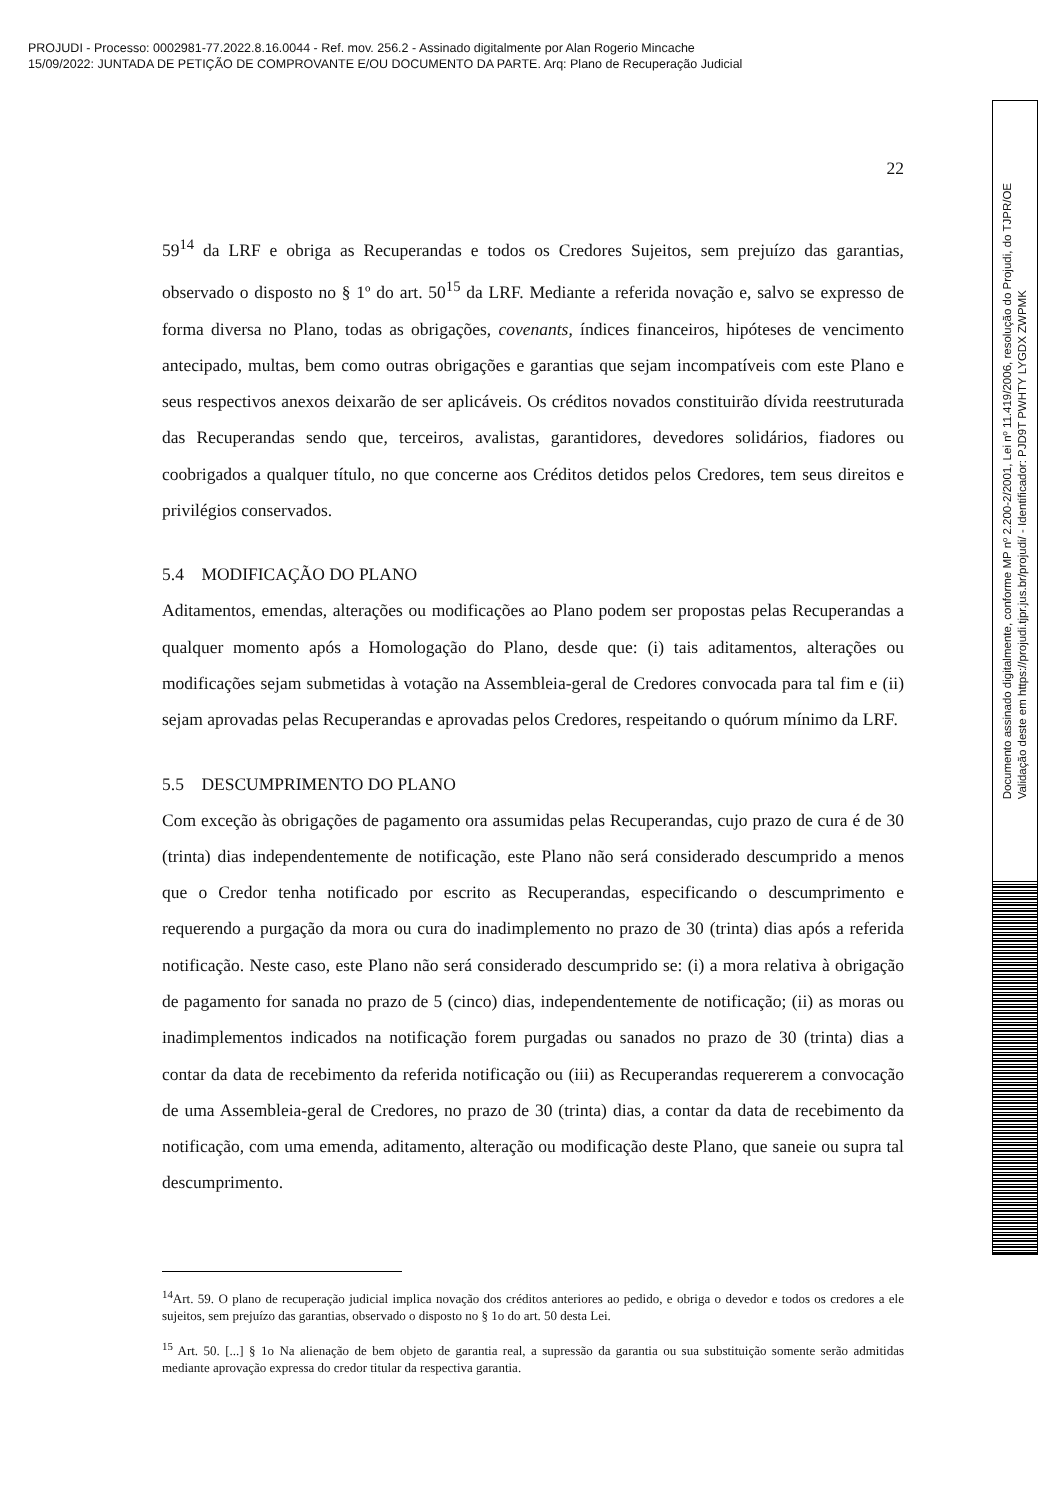PROJUDI - Processo: 0002981-77.2022.8.16.0044 - Ref. mov. 256.2 - Assinado digitalmente por Alan Rogerio Mincache
15/09/2022: JUNTADA DE PETIÇÃO DE COMPROVANTE E/OU DOCUMENTO DA PARTE. Arq: Plano de Recuperação Judicial
Documento assinado digitalmente, conforme MP nº 2.200-2/2001, Lei nº 11.419/2006, resolução do Projudi, do TJPR/OE
Validação deste em https://projudi.tjpr.jus.br/projudi/ - Identificador: PJD9T PWHTY LYGDX ZWPMK
22
59<sup>14</sup> da LRF e obriga as Recuperandas e todos os Credores Sujeitos, sem prejuízo das garantias, observado o disposto no § 1º do art. 50<sup>15</sup> da LRF. Mediante a referida novação e, salvo se expresso de forma diversa no Plano, todas as obrigações, covenants, índices financeiros, hipóteses de vencimento antecipado, multas, bem como outras obrigações e garantias que sejam incompatíveis com este Plano e seus respectivos anexos deixarão de ser aplicáveis. Os créditos novados constituirão dívida reestruturada das Recuperandas sendo que, terceiros, avalistas, garantidores, devedores solidários, fiadores ou coobrigados a qualquer título, no que concerne aos Créditos detidos pelos Credores, tem seus direitos e privilégios conservados.
5.4 MODIFICAÇÃO DO PLANO
Aditamentos, emendas, alterações ou modificações ao Plano podem ser propostas pelas Recuperandas a qualquer momento após a Homologação do Plano, desde que: (i) tais aditamentos, alterações ou modificações sejam submetidas à votação na Assembleia-geral de Credores convocada para tal fim e (ii) sejam aprovadas pelas Recuperandas e aprovadas pelos Credores, respeitando o quórum mínimo da LRF.
5.5 DESCUMPRIMENTO DO PLANO
Com exceção às obrigações de pagamento ora assumidas pelas Recuperandas, cujo prazo de cura é de 30 (trinta) dias independentemente de notificação, este Plano não será considerado descumprido a menos que o Credor tenha notificado por escrito as Recuperandas, especificando o descumprimento e requerendo a purgação da mora ou cura do inadimplemento no prazo de 30 (trinta) dias após a referida notificação. Neste caso, este Plano não será considerado descumprido se: (i) a mora relativa à obrigação de pagamento for sanada no prazo de 5 (cinco) dias, independentemente de notificação; (ii) as moras ou inadimplementos indicados na notificação forem purgadas ou sanados no prazo de 30 (trinta) dias a contar da data de recebimento da referida notificação ou (iii) as Recuperandas requererem a convocação de uma Assembleia-geral de Credores, no prazo de 30 (trinta) dias, a contar da data de recebimento da notificação, com uma emenda, aditamento, alteração ou modificação deste Plano, que saneie ou supra tal descumprimento.
<sup>14</sup> Art. 59. O plano de recuperação judicial implica novação dos créditos anteriores ao pedido, e obriga o devedor e todos os credores a ele sujeitos, sem prejuízo das garantias, observado o disposto no § 1o do art. 50 desta Lei.
<sup>15</sup> Art. 50. [...] § 1o Na alienação de bem objeto de garantia real, a supressão da garantia ou sua substituição somente serão admitidas mediante aprovação expressa do credor titular da respectiva garantia.